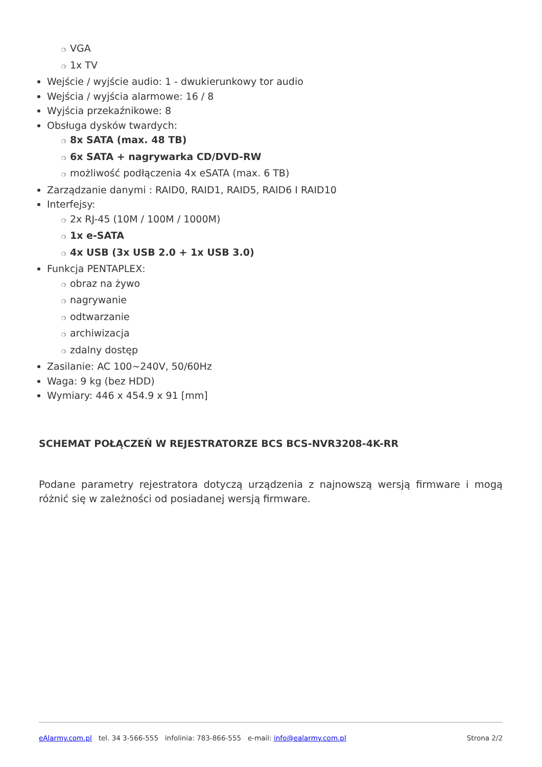❍ VGA
❍ 1x TV
Wejście / wyjście audio: 1 - dwukierunkowy tor audio
Wejścia / wyjścia alarmowe: 16 / 8
Wyjścia przekaźnikowe: 8
Obsługa dysków twardych:
❍ 8x SATA (max. 48 TB)
❍ 6x SATA + nagrywarka CD/DVD-RW
❍ możliwość podłączenia 4x eSATA (max. 6 TB)
Zarządzanie danymi : RAID0, RAID1, RAID5, RAID6 I RAID10
Interfejsy:
❍ 2x RJ-45 (10M / 100M / 1000M)
❍ 1x e-SATA
❍ 4x USB (3x USB 2.0 + 1x USB 3.0)
Funkcja PENTAPLEX:
❍ obraz na żywo
❍ nagrywanie
❍ odtwarzanie
❍ archiwizacja
❍ zdalny dostęp
Zasilanie: AC 100~240V, 50/60Hz
Waga: 9 kg (bez HDD)
Wymiary: 446 x 454.9 x 91 [mm]
SCHEMAT POŁĄCZEŃ W REJESTRATORZE BCS BCS-NVR3208-4K-RR
Podane parametry rejestratora dotyczą urządzenia z najnowszą wersją firmware i mogą różnić się w zależności od posiadanej wersją firmware.
eAlarmy.com.pl tel. 34 3-566-555 infolinia: 783-866-555 e-mail: info@ealarmy.com.pl Strona 2/2